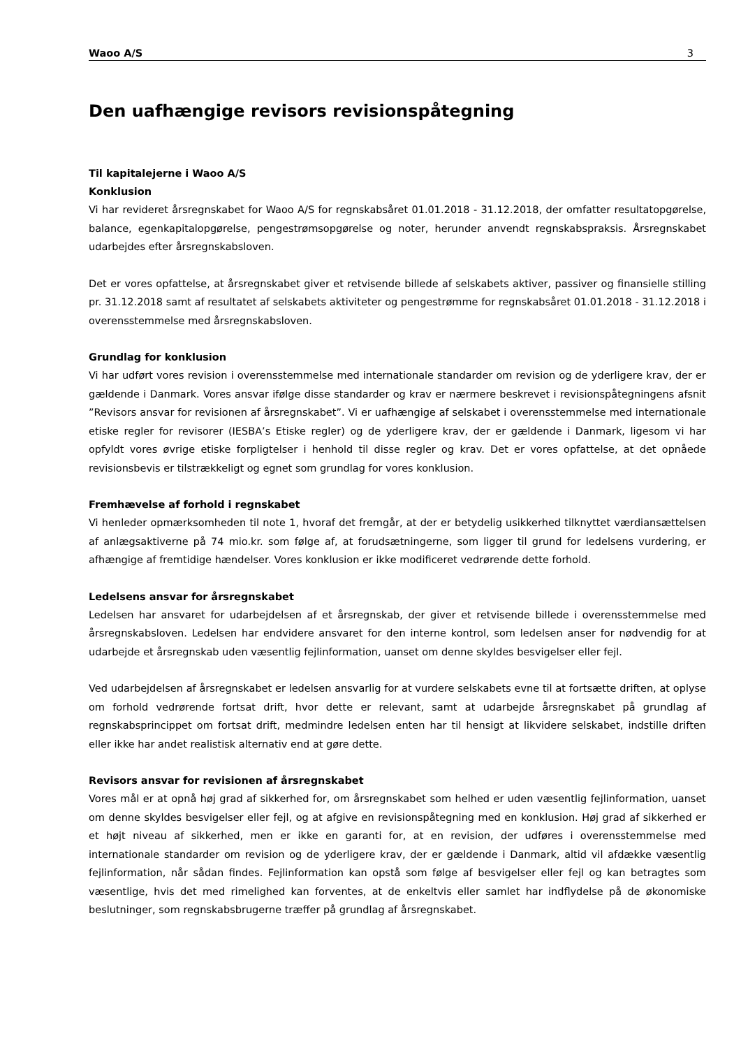Waoo A/S 3
Den uafhængige revisors revisionspåtegning
Til kapitalejerne i Waoo A/S
Konklusion
Vi har revideret årsregnskabet for Waoo A/S for regnskabsåret 01.01.2018 - 31.12.2018, der omfatter resultatopgørelse, balance, egenkapitalopgørelse, pengestrømsopgørelse og noter, herunder anvendt regnskabspraksis. Årsregnskabet udarbejdes efter årsregnskabsloven.
Det er vores opfattelse, at årsregnskabet giver et retvisende billede af selskabets aktiver, passiver og finansielle stilling pr. 31.12.2018 samt af resultatet af selskabets aktiviteter og pengestrømme for regnskabsåret 01.01.2018 - 31.12.2018 i overensstemmelse med årsregnskabsloven.
Grundlag for konklusion
Vi har udført vores revision i overensstemmelse med internationale standarder om revision og de yderligere krav, der er gældende i Danmark. Vores ansvar ifølge disse standarder og krav er nærmere beskrevet i revisionspåtegningens afsnit ”Revisors ansvar for revisionen af årsregnskabet”. Vi er uafhængige af selskabet i overensstemmelse med internationale etiske regler for revisorer (IESBA’s Etiske regler) og de yderligere krav, der er gældende i Danmark, ligesom vi har opfyldt vores øvrige etiske forpligtelser i henhold til disse regler og krav. Det er vores opfattelse, at det opnåede revisionsbevis er tilstrækkeligt og egnet som grundlag for vores konklusion.
Fremhævelse af forhold i regnskabet
Vi henleder opmærksomheden til note 1, hvoraf det fremgår, at der er betydelig usikkerhed tilknyttet værdiansættelsen af anlægsaktiverne på 74 mio.kr. som følge af, at forudsætningerne, som ligger til grund for ledelsens vurdering, er afhængige af fremtidige hændelser. Vores konklusion er ikke modificeret vedrørende dette forhold.
Ledelsens ansvar for årsregnskabet
Ledelsen har ansvaret for udarbejdelsen af et årsregnskab, der giver et retvisende billede i overensstemmelse med årsregnskabsloven. Ledelsen har endvidere ansvaret for den interne kontrol, som ledelsen anser for nødvendig for at udarbejde et årsregnskab uden væsentlig fejlinformation, uanset om denne skyldes besvigelser eller fejl.
Ved udarbejdelsen af årsregnskabet er ledelsen ansvarlig for at vurdere selskabets evne til at fortsætte driften, at oplyse om forhold vedrørende fortsat drift, hvor dette er relevant, samt at udarbejde årsregnskabet på grundlag af regnskabsprincippet om fortsat drift, medmindre ledelsen enten har til hensigt at likvidere selskabet, indstille driften eller ikke har andet realistisk alternativ end at gøre dette.
Revisors ansvar for revisionen af årsregnskabet
Vores mål er at opnå høj grad af sikkerhed for, om årsregnskabet som helhed er uden væsentlig fejlinformation, uanset om denne skyldes besvigelser eller fejl, og at afgive en revisionspåtegning med en konklusion. Høj grad af sikkerhed er et højt niveau af sikkerhed, men er ikke en garanti for, at en revision, der udføres i overensstemmelse med internationale standarder om revision og de yderligere krav, der er gældende i Danmark, altid vil afdække væsentlig fejlinformation, når sådan findes. Fejlinformation kan opstå som følge af besvigelser eller fejl og kan betragtes som væsentlige, hvis det med rimelighed kan forventes, at de enkeltvis eller samlet har indflydelse på de økonomiske beslutninger, som regnskabsbrugerne træffer på grundlag af årsregnskabet.